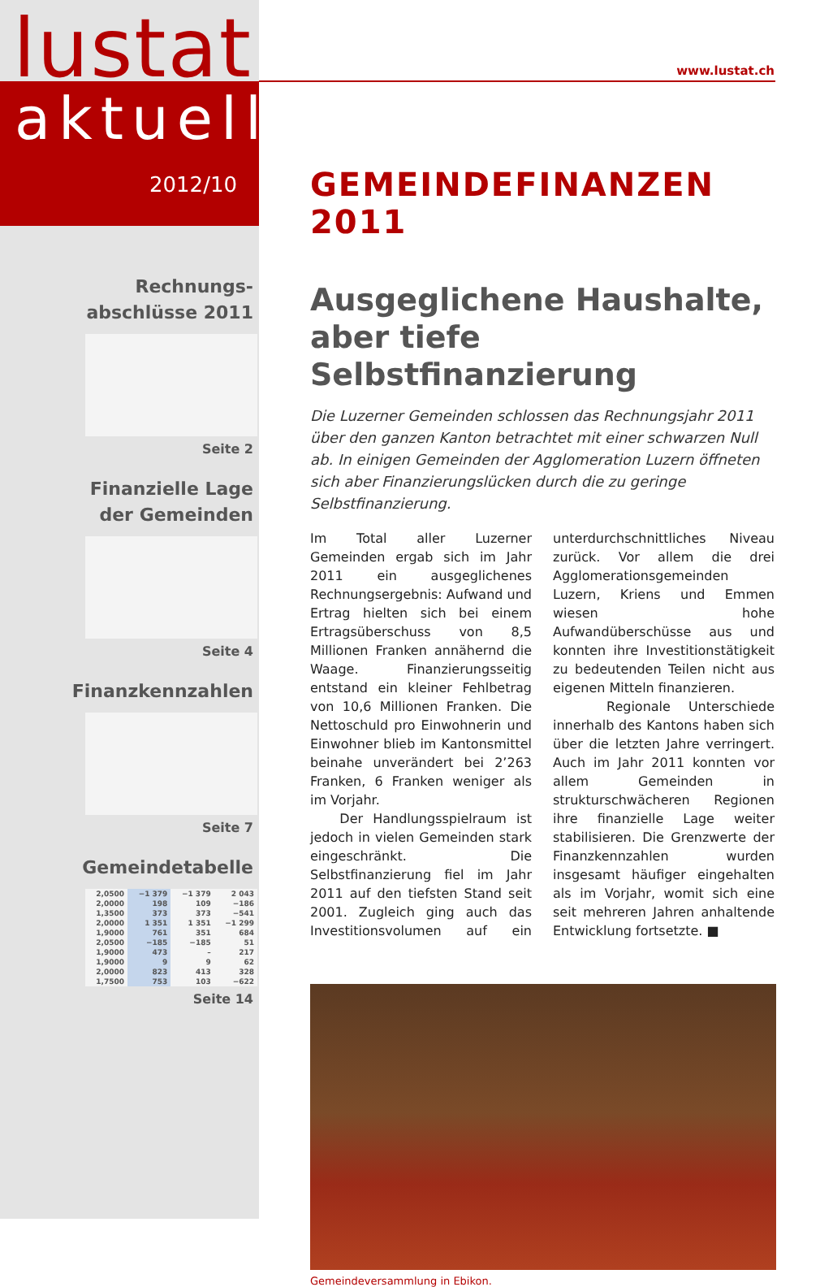lustat
aktuell
2012/10
Rechnungs-
abschlüsse 2011
Seite 2
Finanzielle Lage
der Gemeinden
Seite 4
Finanzkennzahlen
Seite 7
Gemeindetabelle
| 2,0500 | −1 379 | −1 379 | 2 043 |
| 2,0000 | 198 | 109 | −186 |
| 1,3500 | 373 | 373 | −541 |
| 2,0000 | 1 351 | 1 351 | −1 299 |
| 1,9000 | 761 | 351 | 684 |
| 2,0500 | −185 | −185 | 51 |
| 1,9000 | 473 | – | 217 |
| 1,9000 | 9 | 9 | 62 |
| 2,0000 | 823 | 413 | 328 |
| 1,7500 | 753 | 103 | −622 |
Seite 14
www.lustat.ch
GEMEINDEFINANZEN 2011
Ausgeglichene Haushalte, aber tiefe Selbstfinanzierung
Die Luzerner Gemeinden schlossen das Rechnungsjahr 2011 über den ganzen Kanton betrachtet mit einer schwarzen Null ab. In einigen Gemeinden der Agglomeration Luzern öffneten sich aber Finanzierungslücken durch die zu geringe Selbstfinanzierung.
Im Total aller Luzerner Gemeinden ergab sich im Jahr 2011 ein ausgeglichenes Rechnungsergebnis: Aufwand und Ertrag hielten sich bei einem Ertragsüberschuss von 8,5 Millionen Franken annähernd die Waage. Finanzierungsseitig entstand ein kleiner Fehlbetrag von 10,6 Millionen Franken. Die Nettoschuld pro Einwohnerin und Einwohner blieb im Kantonsmittel beinahe unverändert bei 2’263 Franken, 6 Franken weniger als im Vorjahr.
Der Handlungsspielraum ist jedoch in vielen Gemeinden stark eingeschränkt. Die Selbstfinanzierung fiel im Jahr 2011 auf den tiefsten Stand seit 2001. Zugleich ging auch das Investitionsvolumen auf ein unterdurchschnittliches Niveau zurück. Vor allem die drei Agglomerationsgemeinden Luzern, Kriens und Emmen wiesen hohe Aufwandüberschüsse aus und konnten ihre Investitionstätigkeit zu bedeutenden Teilen nicht aus eigenen Mitteln finanzieren.
Regionale Unterschiede innerhalb des Kantons haben sich über die letzten Jahre verringert. Auch im Jahr 2011 konnten vor allem Gemeinden in strukturschwächeren Regionen ihre finanzielle Lage weiter stabilisieren. Die Grenzwerte der Finanzkennzahlen wurden insgesamt häufiger eingehalten als im Vorjahr, womit sich eine seit mehreren Jahren anhaltende Entwicklung fortsetzte. ■
Gemeindeversammlung in Ebikon.